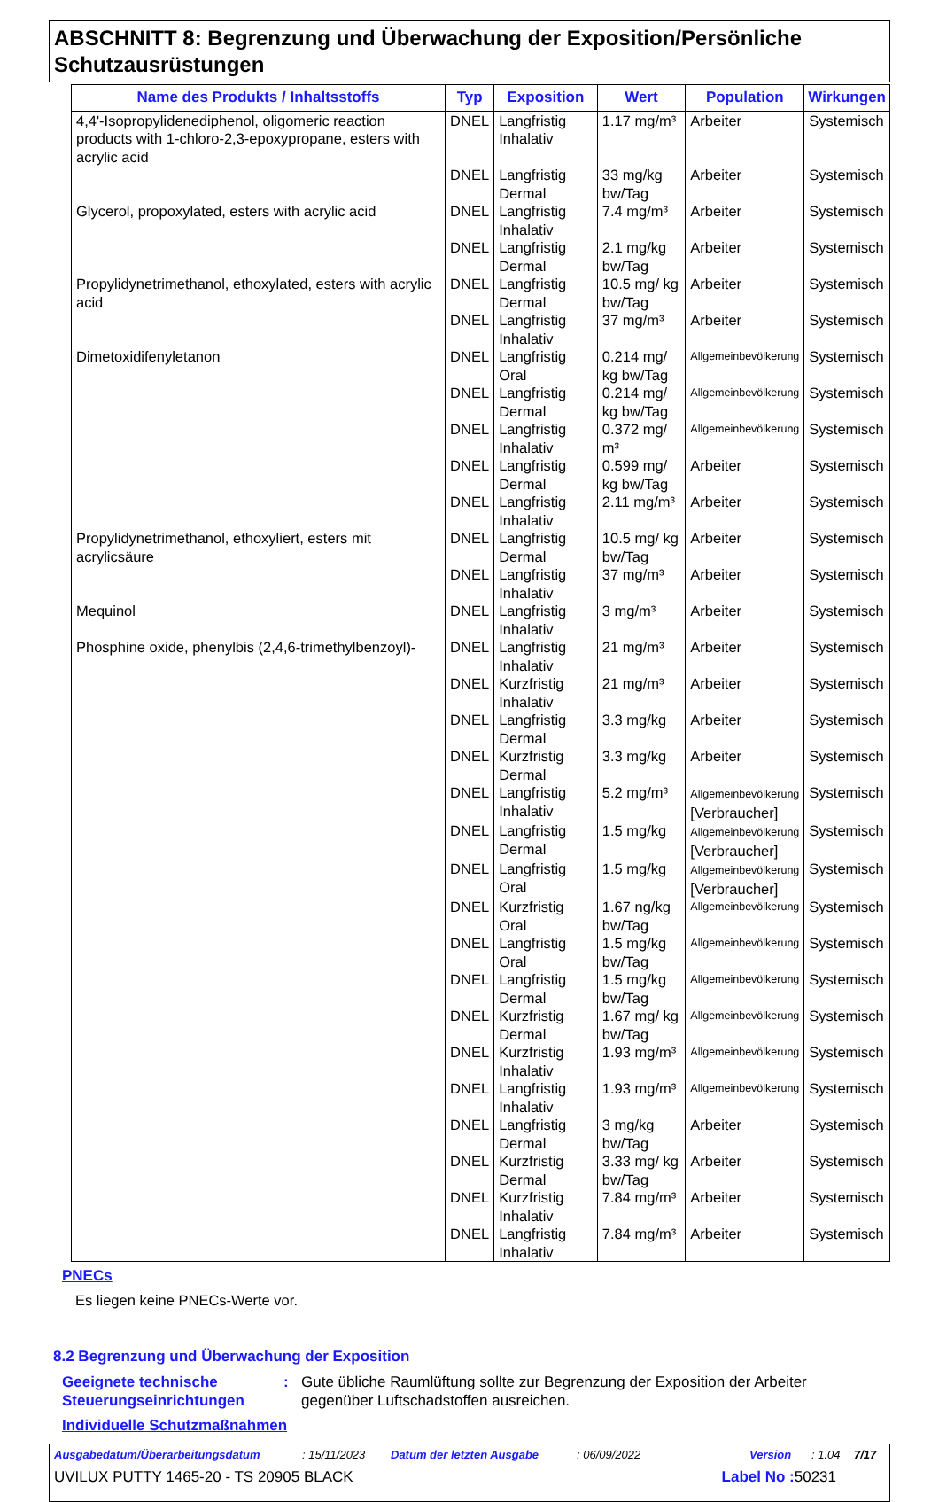ABSCHNITT 8: Begrenzung und Überwachung der Exposition/Persönliche Schutzausrüstungen
| Name des Produkts / Inhaltsstoffs | Typ | Exposition | Wert | Population | Wirkungen |
| --- | --- | --- | --- | --- | --- |
| 4,4'-Isopropylidenediphenol, oligomeric reaction products with 1-chloro-2,3-epoxypropane, esters with acrylic acid | DNEL | Langfristig Inhalativ | 1.17 mg/m³ | Arbeiter | Systemisch |
| | DNEL | Langfristig Dermal | 33 mg/kg bw/Tag | Arbeiter | Systemisch |
| Glycerol, propoxylated, esters with acrylic acid | DNEL | Langfristig Inhalativ | 7.4 mg/m³ | Arbeiter | Systemisch |
| | DNEL | Langfristig Dermal | 2.1 mg/kg bw/Tag | Arbeiter | Systemisch |
| Propylidynetrimethanol, ethoxylated, esters with acrylic acid | DNEL | Langfristig Dermal | 10.5 mg/ kg bw/Tag | Arbeiter | Systemisch |
| | DNEL | Langfristig Inhalativ | 37 mg/m³ | Arbeiter | Systemisch |
| Dimetoxidifenyletanon | DNEL | Langfristig Oral | 0.214 mg/ kg bw/Tag | Allgemeinbevölkerung | Systemisch |
| | DNEL | Langfristig Dermal | 0.214 mg/ kg bw/Tag | Allgemeinbevölkerung | Systemisch |
| | DNEL | Langfristig Inhalativ | 0.372 mg/ m³ | Allgemeinbevölkerung | Systemisch |
| | DNEL | Langfristig Dermal | 0.599 mg/ kg bw/Tag | Arbeiter | Systemisch |
| | DNEL | Langfristig Inhalativ | 2.11 mg/m³ | Arbeiter | Systemisch |
| Propylidynetrimethanol, ethoxyliert, esters mit acrylicsäure | DNEL | Langfristig Dermal | 10.5 mg/ kg bw/Tag | Arbeiter | Systemisch |
| | DNEL | Langfristig Inhalativ | 37 mg/m³ | Arbeiter | Systemisch |
| Mequinol | DNEL | Langfristig Inhalativ | 3 mg/m³ | Arbeiter | Systemisch |
| Phosphine oxide, phenylbis (2,4,6-trimethylbenzoyl)- | DNEL | Langfristig Inhalativ | 21 mg/m³ | Arbeiter | Systemisch |
| | DNEL | Kurzfristig Inhalativ | 21 mg/m³ | Arbeiter | Systemisch |
| | DNEL | Langfristig Dermal | 3.3 mg/kg | Arbeiter | Systemisch |
| | DNEL | Kurzfristig Dermal | 3.3 mg/kg | Arbeiter | Systemisch |
| | DNEL | Langfristig Inhalativ | 5.2 mg/m³ | Allgemeinbevölkerung [Verbraucher] | Systemisch |
| | DNEL | Langfristig Dermal | 1.5 mg/kg | Allgemeinbevölkerung [Verbraucher] | Systemisch |
| | DNEL | Langfristig Oral | 1.5 mg/kg | Allgemeinbevölkerung [Verbraucher] | Systemisch |
| | DNEL | Kurzfristig Oral | 1.67 ng/kg bw/Tag | Allgemeinbevölkerung | Systemisch |
| | DNEL | Langfristig Oral | 1.5 mg/kg bw/Tag | Allgemeinbevölkerung | Systemisch |
| | DNEL | Langfristig Dermal | 1.5 mg/kg bw/Tag | Allgemeinbevölkerung | Systemisch |
| | DNEL | Kurzfristig Dermal | 1.67 mg/ kg bw/Tag | Allgemeinbevölkerung | Systemisch |
| | DNEL | Kurzfristig Inhalativ | 1.93 mg/m³ | Allgemeinbevölkerung | Systemisch |
| | DNEL | Langfristig Inhalativ | 1.93 mg/m³ | Allgemeinbevölkerung | Systemisch |
| | DNEL | Langfristig Dermal | 3 mg/kg bw/Tag | Arbeiter | Systemisch |
| | DNEL | Kurzfristig Dermal | 3.33 mg/ kg bw/Tag | Arbeiter | Systemisch |
| | DNEL | Kurzfristig Inhalativ | 7.84 mg/m³ | Arbeiter | Systemisch |
| | DNEL | Langfristig Inhalativ | 7.84 mg/m³ | Arbeiter | Systemisch |
PNECs
Es liegen keine PNECs-Werte vor.
8.2 Begrenzung und Überwachung der Exposition
Geeignete technische Steuerungseinrichtungen
: Gute übliche Raumlüftung sollte zur Begrenzung der Exposition der Arbeiter gegenüber Luftschadstoffen ausreichen.
Individuelle Schutzmaßnahmen
Ausgabedatum/Überarbeitungsdatum: 15/11/2023 Datum der letzten Ausgabe: 06/09/2022 Version: 1.04 7/17
UVILUX PUTTY 1465-20 - TS 20905 BLACK Label No : 50231